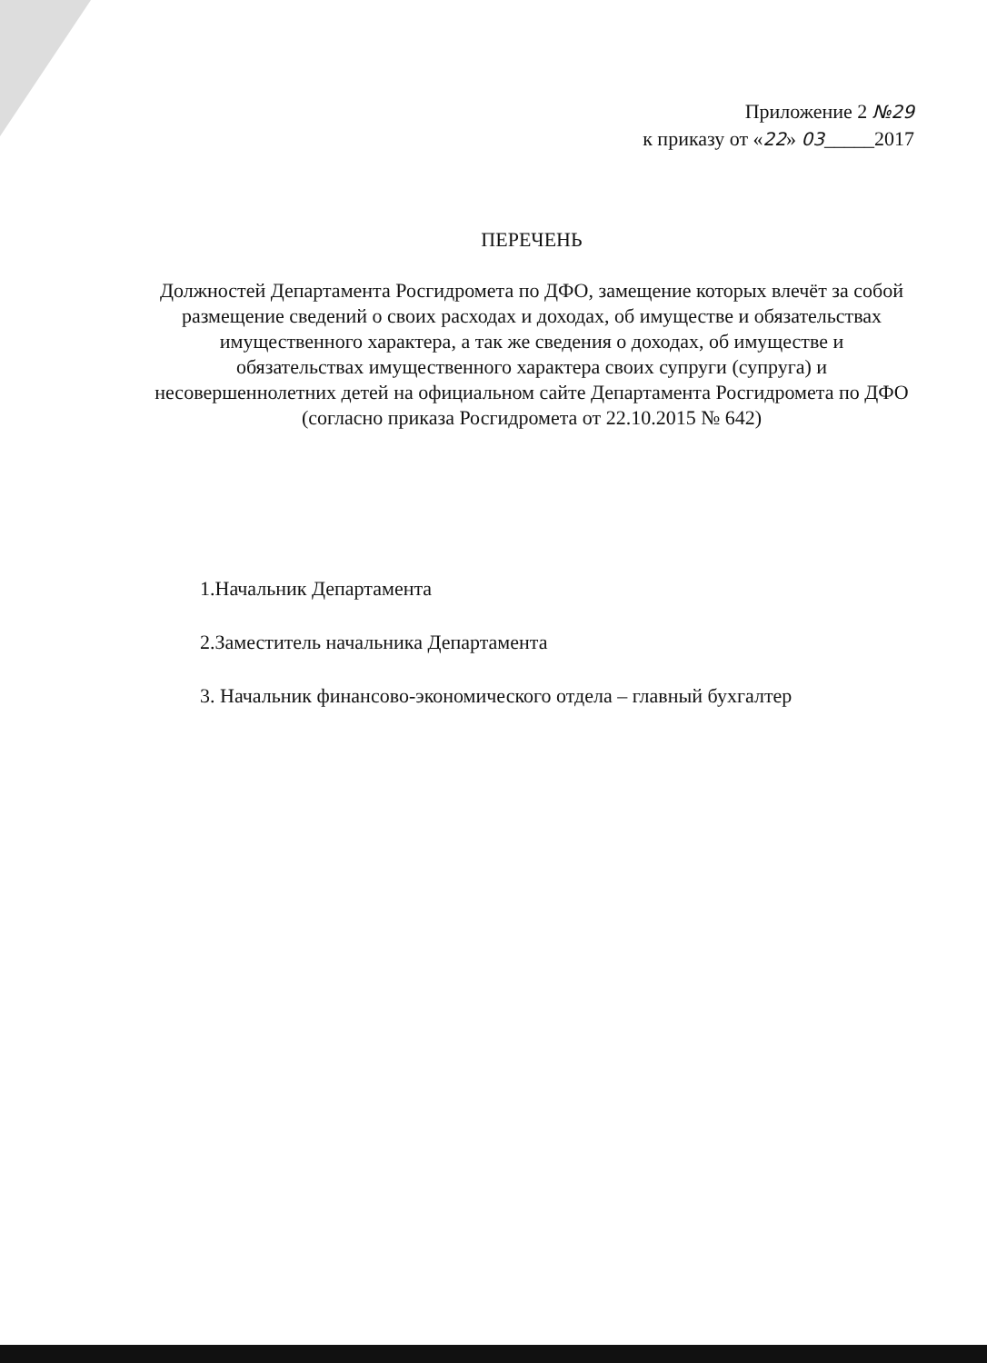Приложение 2 №29
к приказу от «22» 03_____2017
ПЕРЕЧЕНЬ
Должностей Департамента Росгидромета по ДФО, замещение которых влечёт за собой размещение сведений о своих расходах и доходах, об имуществе и обязательствах имущественного характера, а так же сведения о доходах, об имуществе и обязательствах имущественного характера своих супруги (супруга) и несовершеннолетних детей на официальном сайте Департамента Росгидромета по ДФО
(согласно приказа Росгидромета от 22.10.2015 № 642)
1.Начальник Департамента
2.Заместитель начальника Департамента
3. Начальник финансово-экономического отдела – главный бухгалтер